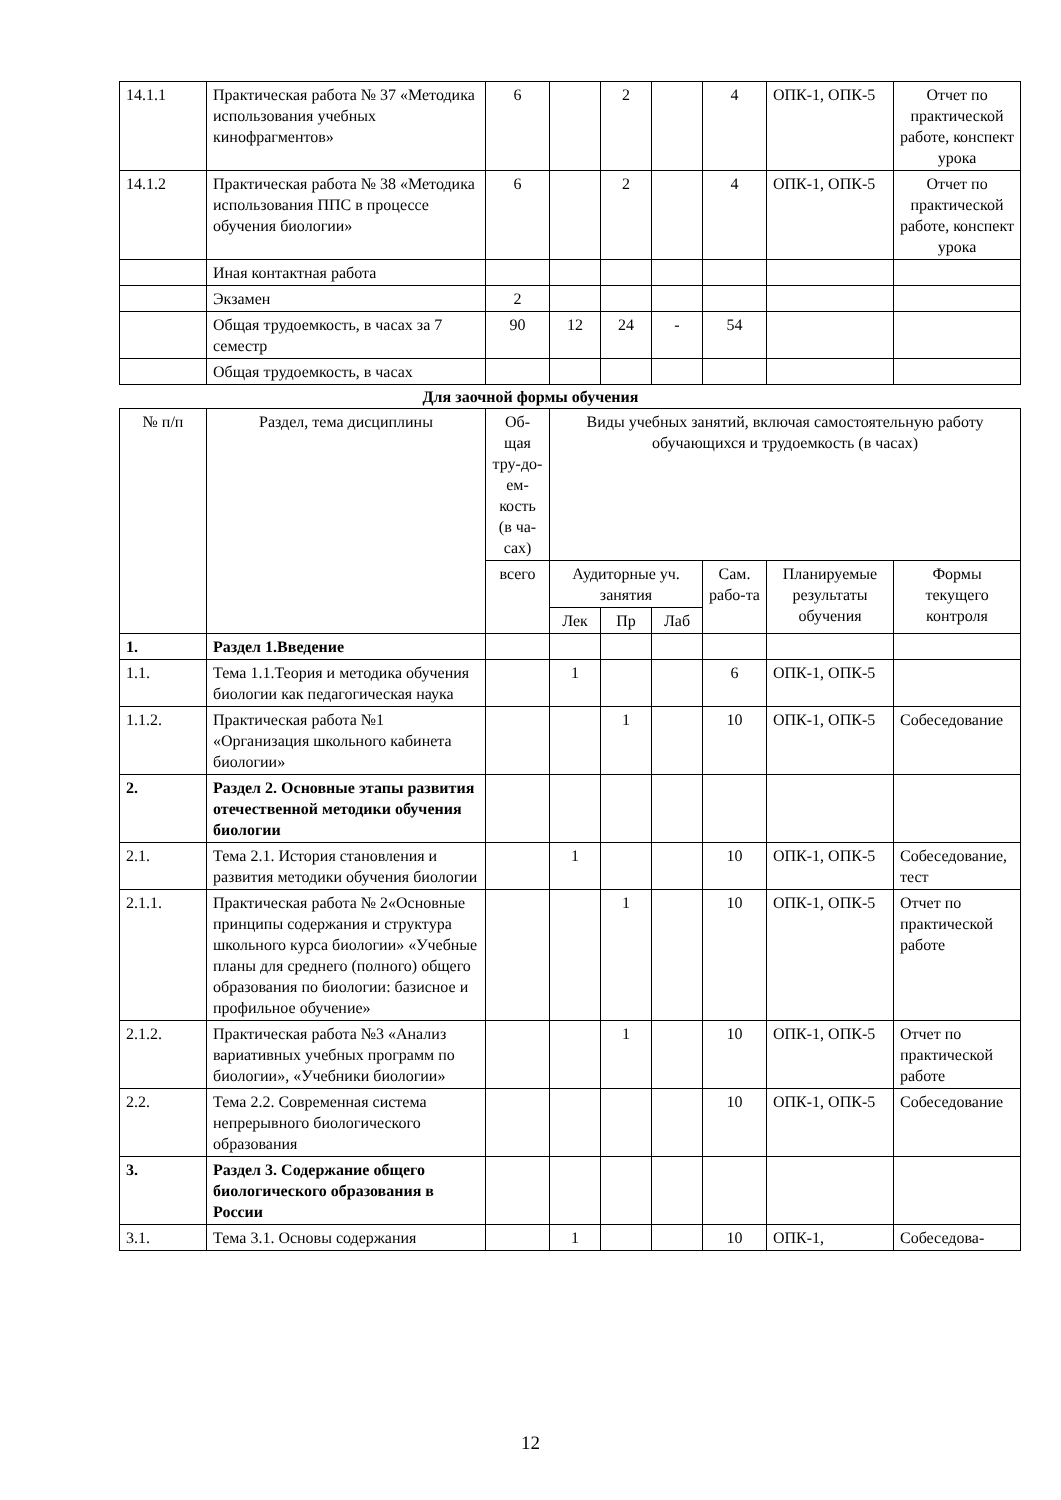| 14.1.1 | Практическая работа № 37 «Методика использования учебных кинофрагментов» | 6 | | 2 | | 4 | ОПК-1, ОПК-5 | Отчет по практической работе, конспект урока |
| 14.1.2 | Практическая работа № 38 «Методика использования ППС в процессе обучения биологии» | 6 | | 2 | | 4 | ОПК-1, ОПК-5 | Отчет по практической работе, конспект урока |
| | Иная контактная работа | | | | | | | |
| | Экзамен | 2 | | | | | | |
| | Общая трудоемкость, в часах за 7 семестр | 90 | 12 | 24 | - | 54 | | |
| | Общая трудоемкость, в часах | | | | | | | |
Для заочной формы обучения
| № п/п | Раздел, тема дисциплины | Об-щая тру-до-ем-кость (в ча-сах) | Виды учебных занятий, включая самостоятельную работу обучающихся и трудоемкость (в часах) | | | | | |
| --- | --- | --- | --- | --- | --- | --- | --- | --- |
| | | всего | Аудиторные уч. занятия | | | Сам. рабо-та | Планируемые результаты обучения | Формы текущего контроля |
| | | | Лек | Пр | Лаб | | | |
| 1. | Раздел 1.Введение | | | | | | | |
| 1.1. | Тема 1.1.Теория и методика обучения биологии как педагогическая наука | | 1 | | | 6 | ОПК-1, ОПК-5 | |
| 1.1.2. | Практическая работа №1 «Организация школьного кабинета биологии» | | | 1 | | 10 | ОПК-1, ОПК-5 | Собеседование |
| 2. | Раздел 2. Основные этапы развития отечественной методики обучения биологии | | | | | | | |
| 2.1. | Тема 2.1. История становления и развития методики обучения биологии | | 1 | | | 10 | ОПК-1, ОПК-5 | Собеседование, тест |
| 2.1.1. | Практическая работа № 2«Основные принципы содержания и структура школьного курса биологии» «Учебные планы для среднего (полного) общего образования по биологии: базисное и профильное обучение» | | | 1 | | 10 | ОПК-1, ОПК-5 | Отчет по практической работе |
| 2.1.2. | Практическая работа №3 «Анализ вариативных учебных программ по биологии», «Учебники биологии» | | | 1 | | 10 | ОПК-1, ОПК-5 | Отчет по практической работе |
| 2.2. | Тема 2.2. Современная система непрерывного биологического образования | | | | | 10 | ОПК-1, ОПК-5 | Собеседование |
| 3. | Раздел 3. Содержание общего биологического образования в России | | | | | | | |
| 3.1. | Тема 3.1. Основы содержания | | 1 | | | 10 | ОПК-1, | Собеседова- |
12